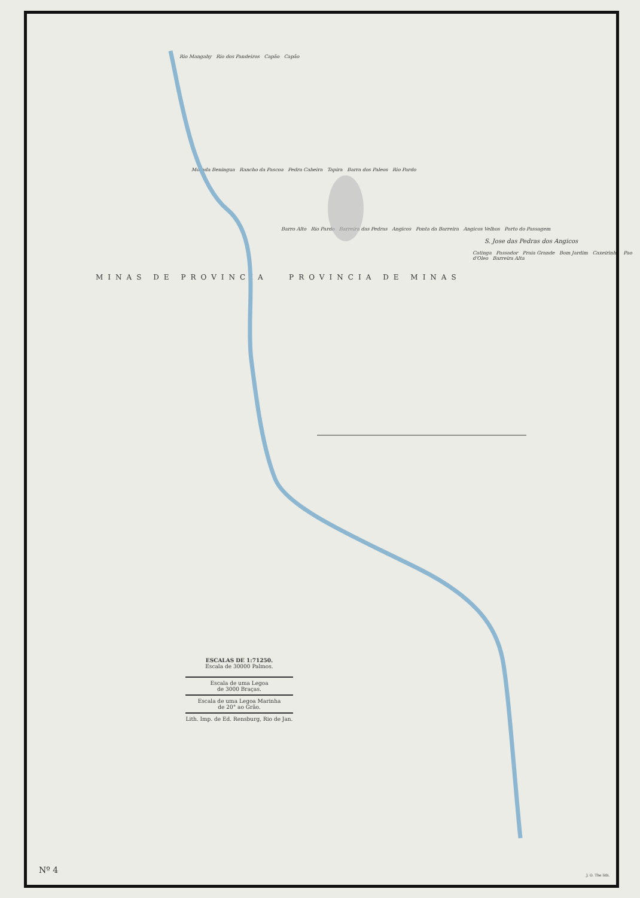Rio Mangahy Rio dos Pandeiros Capão Capão
Morada Beningua Rancho da Pascoa Pedra Cabeira Tapira Barra dos Paleos Rio Pardo
Barro Alto Rio Pardo Barreira das Pedras Angicos Ponta da Barreira Angicos Velhos Porto do Passagem
S. Jose das Pedras dos Angicos
Catinga Passador Praia Grande Bom Jardim Caxeirinha Pao d'Oleo Barreira Alta
MINAS DE PROVINCIA PROVINCIA DE MINAS
ESCALAS DE 1:71250.
Escala de 30000 Palmos.
Escala de uma Legoa
de 3000 Braças.
Escala de uma Legoa Marinha
de 20° ao Grão.
Lith. Imp. de Ed. Rensburg, Rio de Jan.
Nº 4 J. O. The lith.